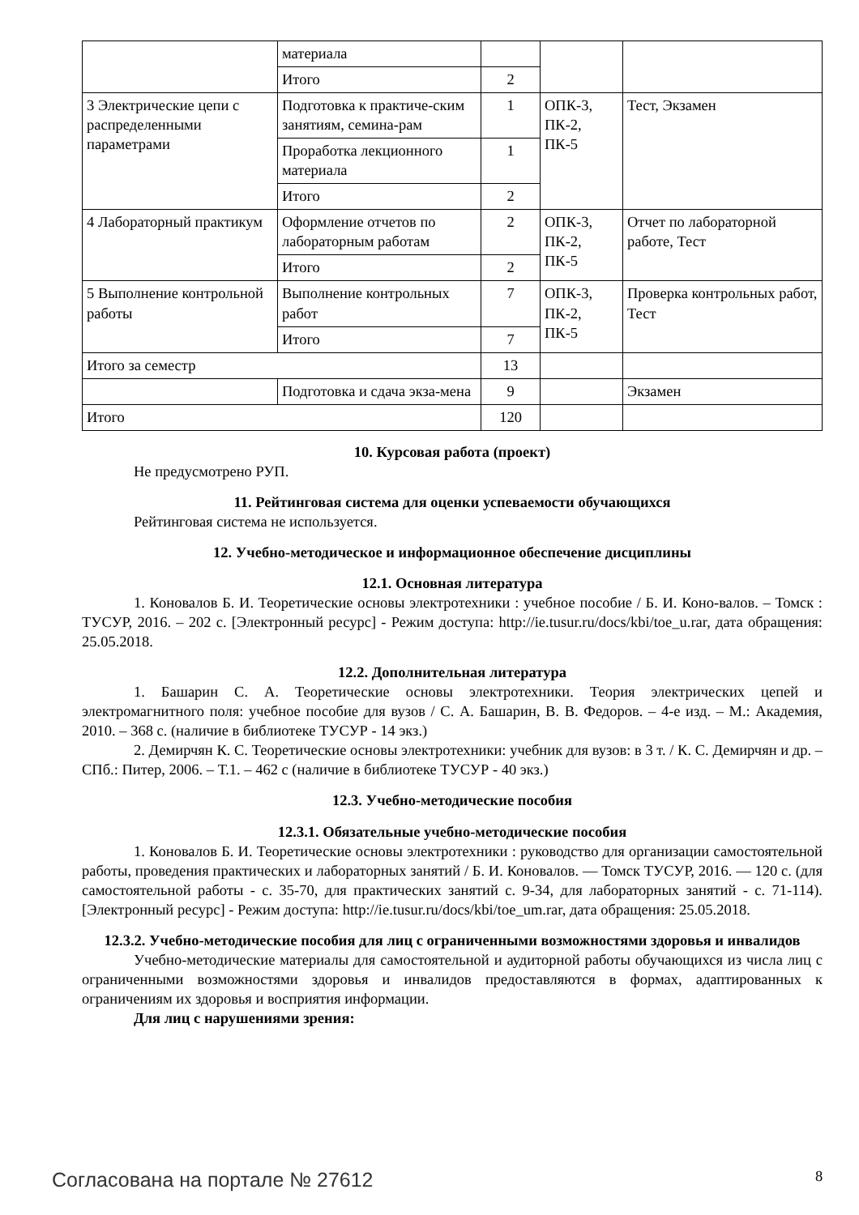| | материала | | | |
| | Итого | 2 | | |
| 3 Электрические цепи с распределенными параметрами | Подготовка к практиче-ским занятиям, семина-рам | 1 | ОПК-3, ПК-2, ПК-5 | Тест, Экзамен |
| | Проработка лекционного материала | 1 | | |
| | Итого | 2 | | |
| 4 Лабораторный практикум | Оформление отчетов по лабораторным работам | 2 | ОПК-3, ПК-2, ПК-5 | Отчет по лабораторной работе, Тест |
| | Итого | 2 | | |
| 5 Выполнение контрольной работы | Выполнение контрольных работ | 7 | ОПК-3, ПК-2, ПК-5 | Проверка контрольных работ, Тест |
| | Итого | 7 | | |
| Итого за семестр | | 13 | | |
| | Подготовка и сдача экза-мена | 9 | | Экзамен |
| Итого | | 120 | | |
10. Курсовая работа (проект)
Не предусмотрено РУП.
11. Рейтинговая система для оценки успеваемости обучающихся
Рейтинговая система не используется.
12. Учебно-методическое и информационное обеспечение дисциплины
12.1. Основная литература
1. Коновалов Б. И. Теоретические основы электротехники : учебное пособие / Б. И. Коно-валов. – Томск : ТУСУР, 2016. – 202 с. [Электронный ресурс] - Режим доступа: http://ie.tusur.ru/docs/kbi/toe_u.rar, дата обращения: 25.05.2018.
12.2. Дополнительная литература
1. Башарин С. А. Теоретические основы электротехники. Теория электрических цепей и электромагнитного поля: учебное пособие для вузов / С. А. Башарин, В. В. Федоров. – 4-е изд. – М.: Академия, 2010. – 368 с. (наличие в библиотеке ТУСУР - 14 экз.)
2. Демирчян К. С. Теоретические основы электротехники: учебник для вузов: в 3 т. / К. С. Демирчян и др. – СПб.: Питер, 2006. – Т.1. – 462 с (наличие в библиотеке ТУСУР - 40 экз.)
12.3. Учебно-методические пособия
12.3.1. Обязательные учебно-методические пособия
1. Коновалов Б. И. Теоретические основы электротехники : руководство для организации самостоятельной работы, проведения практических и лабораторных занятий / Б. И. Коновалов. — Томск ТУСУР, 2016. — 120 с. (для самостоятельной работы - с. 35-70, для практических занятий с. 9-34, для лабораторных занятий - с. 71-114). [Электронный ресурс] - Режим доступа: http://ie.tusur.ru/docs/kbi/toe_um.rar, дата обращения: 25.05.2018.
12.3.2. Учебно-методические пособия для лиц с ограниченными возможностями здоровья и инвалидов
Учебно-методические материалы для самостоятельной и аудиторной работы обучающихся из числа лиц с ограниченными возможностями здоровья и инвалидов предоставляются в формах, адаптированных к ограничениям их здоровья и восприятия информации.
Для лиц с нарушениями зрения:
Согласована на портале № 27612 8